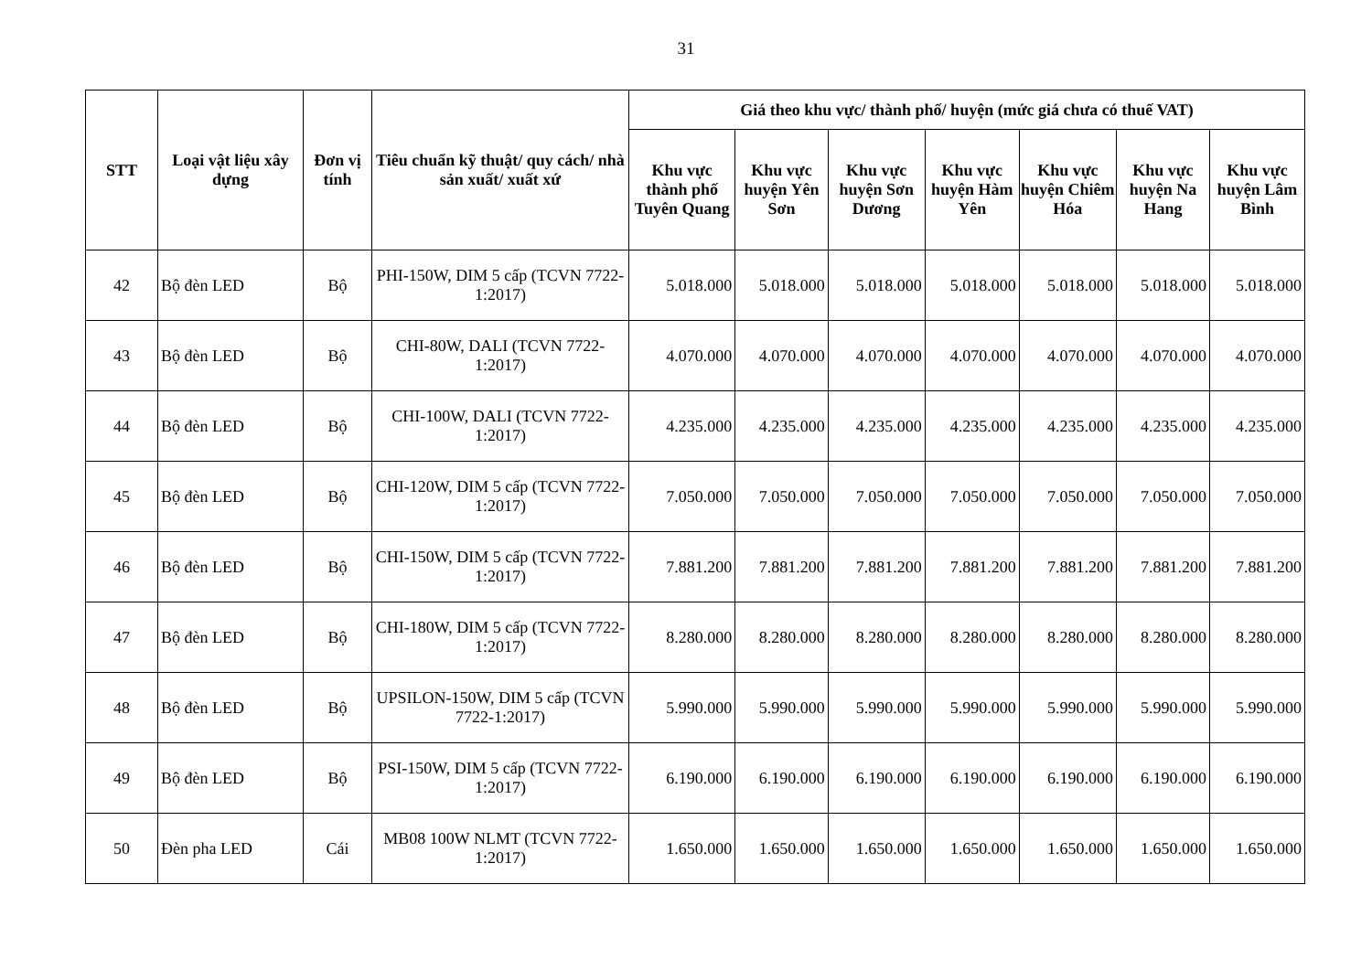31
| STT | Loại vật liệu xây dựng | Đơn vị tính | Tiêu chuẩn kỹ thuật/ quy cách/ nhà sản xuất/ xuất xứ | Giá theo khu vực/ thành phố/ huyện (mức giá chưa có thuế VAT) | | | | | | |
| --- | --- | --- | --- | --- | --- | --- | --- | --- | --- | --- |
| | | | | Khu vực thành phố Tuyên Quang | Khu vực huyện Yên Sơn | Khu vực huyện Sơn Dương | Khu vực huyện Hàm Yên | Khu vực huyện Chiêm Hóa | Khu vực huyện Na Hang | Khu vực huyện Lâm Bình |
| 42 | Bộ đèn LED | Bộ | PHI-150W, DIM 5 cấp (TCVN 7722-1:2017) | 5.018.000 | 5.018.000 | 5.018.000 | 5.018.000 | 5.018.000 | 5.018.000 | 5.018.000 |
| 43 | Bộ đèn LED | Bộ | CHI-80W, DALI (TCVN 7722-1:2017) | 4.070.000 | 4.070.000 | 4.070.000 | 4.070.000 | 4.070.000 | 4.070.000 | 4.070.000 |
| 44 | Bộ đèn LED | Bộ | CHI-100W, DALI (TCVN 7722-1:2017) | 4.235.000 | 4.235.000 | 4.235.000 | 4.235.000 | 4.235.000 | 4.235.000 | 4.235.000 |
| 45 | Bộ đèn LED | Bộ | CHI-120W, DIM 5 cấp (TCVN 7722-1:2017) | 7.050.000 | 7.050.000 | 7.050.000 | 7.050.000 | 7.050.000 | 7.050.000 | 7.050.000 |
| 46 | Bộ đèn LED | Bộ | CHI-150W, DIM 5 cấp (TCVN 7722-1:2017) | 7.881.200 | 7.881.200 | 7.881.200 | 7.881.200 | 7.881.200 | 7.881.200 | 7.881.200 |
| 47 | Bộ đèn LED | Bộ | CHI-180W, DIM 5 cấp (TCVN 7722-1:2017) | 8.280.000 | 8.280.000 | 8.280.000 | 8.280.000 | 8.280.000 | 8.280.000 | 8.280.000 |
| 48 | Bộ đèn LED | Bộ | UPSILON-150W, DIM 5 cấp (TCVN 7722-1:2017) | 5.990.000 | 5.990.000 | 5.990.000 | 5.990.000 | 5.990.000 | 5.990.000 | 5.990.000 |
| 49 | Bộ đèn LED | Bộ | PSI-150W, DIM 5 cấp (TCVN 7722-1:2017) | 6.190.000 | 6.190.000 | 6.190.000 | 6.190.000 | 6.190.000 | 6.190.000 | 6.190.000 |
| 50 | Đèn pha LED | Cái | MB08 100W NLMT (TCVN 7722-1:2017) | 1.650.000 | 1.650.000 | 1.650.000 | 1.650.000 | 1.650.000 | 1.650.000 | 1.650.000 |